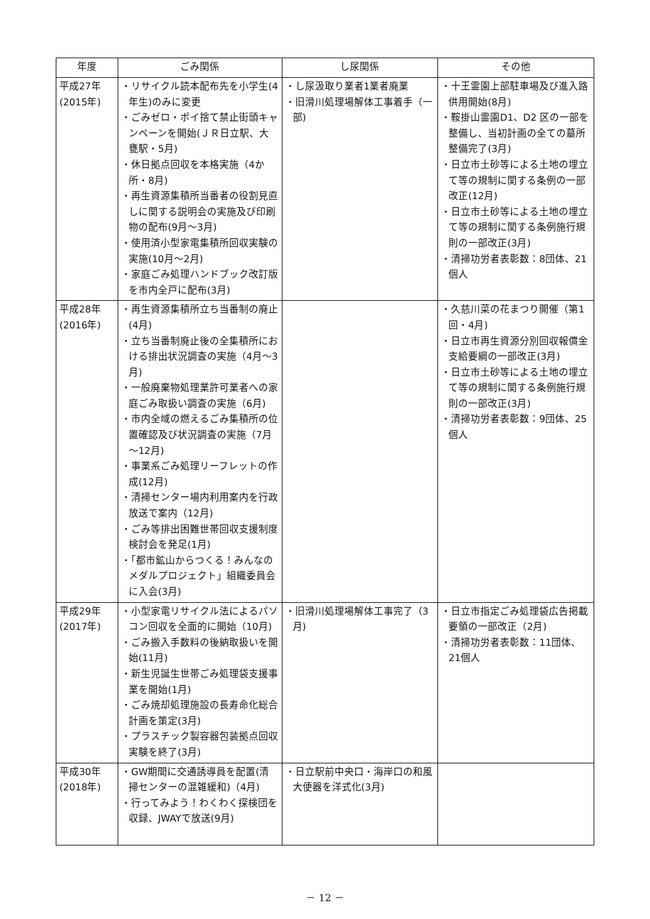| 年度 | ごみ関係 | し尿関係 | その他 |
| --- | --- | --- | --- |
| 平成27年 (2015年) | ・リサイクル読本配布先を小学生(4年生)のみに変更 ・ごみゼロ・ポイ捨て禁止街頭キャンペーンを開始(ＪＲ日立駅、大甕駅・5月) ・休日拠点回収を本格実施（4か所・8月) ・再生資源集積所当番者の役割見直しに関する説明会の実施及び印刷物の配布(9月～3月) ・使用済小型家電集積所回収実験の実施(10月～2月) ・家庭ごみ処理ハンドブック改訂版を市内全戸に配布(3月) | ・し尿汲取り業者1業者廃業 ・旧滑川処理場解体工事着手（一部) | ・十王霊園上部駐車場及び進入路供用開始(8月) ・鞍掛山霊園D1、D2 区の一部を整備し、当初計画の全ての墓所整備完了(3月) ・日立市土砂等による土地の埋立て等の規制に関する条例の一部改正(12月) ・日立市土砂等による土地の埋立て等の規制に関する条例施行規則の一部改正(3月) ・清掃功労者表彰数：8団体、21個人 |
| 平成28年 (2016年) | ・再生資源集積所立ち当番制の廃止(4月) ・立ち当番制廃止後の全集積所における排出状況調査の実施（4月～3月) ・一般廃棄物処理業許可業者への家庭ごみ取扱い調査の実施（6月) ・市内全域の燃えるごみ集積所の位置確認及び状況調査の実施（7月～12月) ・事業系ごみ処理リーフレットの作成(12月) ・清掃センター場内利用案内を行政放送で案内（12月) ・ごみ等排出困難世帯回収支援制度検討会を発足(1月) ・「都市鉱山からつくる！みんなのメダルプロジェクト」組織委員会に入会(3月) | | ・久慈川菜の花まつり開催（第1回・4月) ・日立市再生資源分別回収報償金支給要綱の一部改正(3月) ・日立市土砂等による土地の埋立て等の規制に関する条例施行規則の一部改正(3月) ・清掃功労者表彰数：9団体、25個人 |
| 平成29年 (2017年) | ・小型家電リサイクル法によるパソコン回収を全面的に開始（10月) ・ごみ搬入手数料の後納取扱いを開始(11月) ・新生児誕生世帯ごみ処理袋支援事業を開始(1月) ・ごみ焼却処理施設の長寿命化総合計画を策定(3月) ・プラスチック製容器包装拠点回収実験を終了(3月) | ・旧滑川処理場解体工事完了（3月) | ・日立市指定ごみ処理袋広告掲載要領の一部改正（2月) ・清掃功労者表彰数：11団体、21個人 |
| 平成30年 (2018年) | ・GW期間に交通誘導員を配置(清掃センターの混雑緩和)（4月) ・行ってみよう！わくわく探検団を収録、JWAYで放送(9月) | ・日立駅前中央口・海岸口の和風大便器を洋式化(3月) | |
－ 12 －